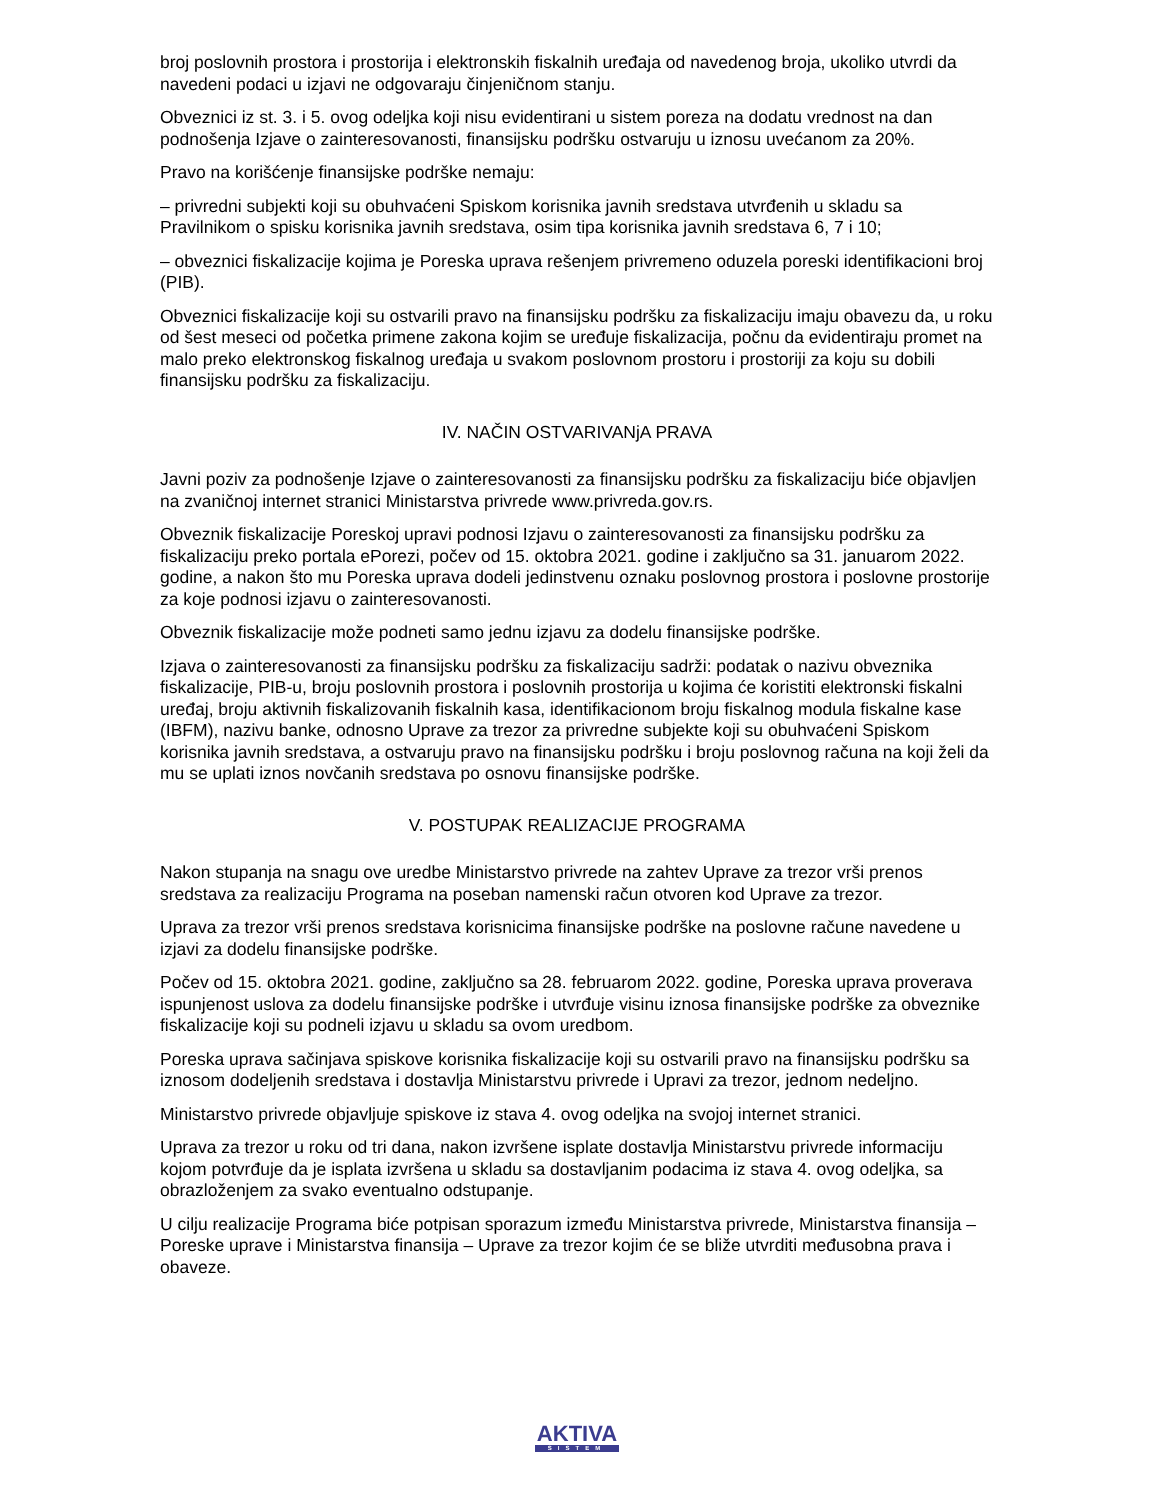broj poslovnih prostora i prostorija i elektronskih fiskalnih uređaja od navedenog broja, ukoliko utvrdi da navedeni podaci u izjavi ne odgovaraju činjeničnom stanju.
Obveznici iz st. 3. i 5. ovog odeljka koji nisu evidentirani u sistem poreza na dodatu vrednost na dan podnošenja Izjave o zainteresovanosti, finansijsku podršku ostvaruju u iznosu uvećanom za 20%.
Pravo na korišćenje finansijske podrške nemaju:
– privredni subjekti koji su obuhvaćeni Spiskom korisnika javnih sredstava utvrđenih u skladu sa Pravilnikom o spisku korisnika javnih sredstava, osim tipa korisnika javnih sredstava 6, 7 i 10;
– obveznici fiskalizacije kojima je Poreska uprava rešenjem privremeno oduzela poreski identifikacioni broj (PIB).
Obveznici fiskalizacije koji su ostvarili pravo na finansijsku podršku za fiskalizaciju imaju obavezu da, u roku od šest meseci od početka primene zakona kojim se uređuje fiskalizacija, počnu da evidentiraju promet na malo preko elektronskog fiskalnog uređaja u svakom poslovnom prostoru i prostoriji za koju su dobili finansijsku podršku za fiskalizaciju.
IV. NAČIN OSTVARIVANjA PRAVA
Javni poziv za podnošenje Izjave o zainteresovanosti za finansijsku podršku za fiskalizaciju biće objavljen na zvaničnoj internet stranici Ministarstva privrede www.privreda.gov.rs.
Obveznik fiskalizacije Poreskoj upravi podnosi Izjavu o zainteresovanosti za finansijsku podršku za fiskalizaciju preko portala ePorezi, počev od 15. oktobra 2021. godine i zaključno sa 31. januarom 2022. godine, a nakon što mu Poreska uprava dodeli jedinstvenu oznaku poslovnog prostora i poslovne prostorije za koje podnosi izjavu o zainteresovanosti.
Obveznik fiskalizacije može podneti samo jednu izjavu za dodelu finansijske podrške.
Izjava o zainteresovanosti za finansijsku podršku za fiskalizaciju sadrži: podatak o nazivu obveznika fiskalizacije, PIB-u, broju poslovnih prostora i poslovnih prostorija u kojima će koristiti elektronski fiskalni uređaj, broju aktivnih fiskalizovanih fiskalnih kasa, identifikacionom broju fiskalnog modula fiskalne kase (IBFM), nazivu banke, odnosno Uprave za trezor za privredne subjekte koji su obuhvaćeni Spiskom korisnika javnih sredstava, a ostvaruju pravo na finansijsku podršku i broju poslovnog računa na koji želi da mu se uplati iznos novčanih sredstava po osnovu finansijske podrške.
V. POSTUPAK REALIZACIJE PROGRAMA
Nakon stupanja na snagu ove uredbe Ministarstvo privrede na zahtev Uprave za trezor vrši prenos sredstava za realizaciju Programa na poseban namenski račun otvoren kod Uprave za trezor.
Uprava za trezor vrši prenos sredstava korisnicima finansijske podrške na poslovne račune navedene u izjavi za dodelu finansijske podrške.
Počev od 15. oktobra 2021. godine, zaključno sa 28. februarom 2022. godine, Poreska uprava proverava ispunjenost uslova za dodelu finansijske podrške i utvrđuje visinu iznosa finansijske podrške za obveznike fiskalizacije koji su podneli izjavu u skladu sa ovom uredbom.
Poreska uprava sačinjava spiskove korisnika fiskalizacije koji su ostvarili pravo na finansijsku podršku sa iznosom dodeljenih sredstava i dostavlja Ministarstvu privrede i Upravi za trezor, jednom nedeljno.
Ministarstvo privrede objavljuje spiskove iz stava 4. ovog odeljka na svojoj internet stranici.
Uprava za trezor u roku od tri dana, nakon izvršene isplate dostavlja Ministarstvu privrede informaciju kojom potvrđuje da je isplata izvršena u skladu sa dostavljanim podacima iz stava 4. ovog odeljka, sa obrazloženjem za svako eventualno odstupanje.
U cilju realizacije Programa biće potpisan sporazum između Ministarstva privrede, Ministarstva finansija – Poreske uprave i Ministarstva finansija – Uprave za trezor kojim će se bliže utvrditi međusobna prava i obaveze.
AKTIVA
SISTEM